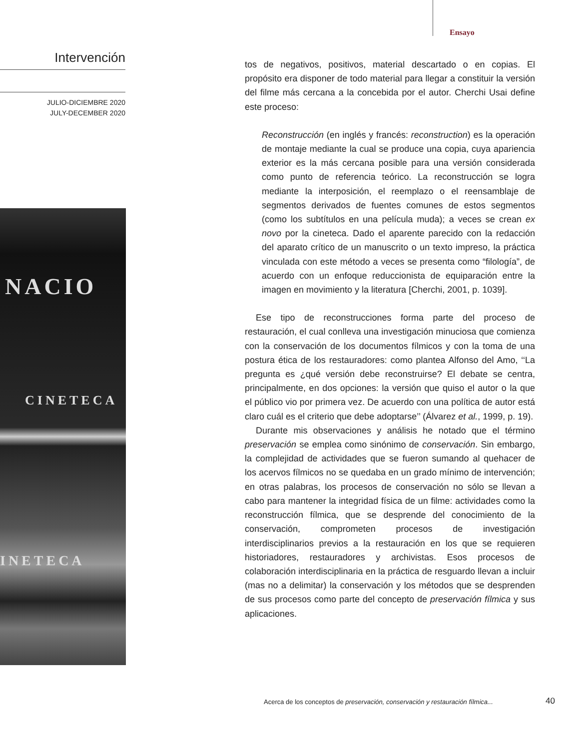Ensayo
Intervención
JULIO-DICIEMBRE 2020
JULY-DECEMBER 2020
NACIO
CINETECA
INETECA
tos de negativos, positivos, material descartado o en copias. El propósito era disponer de todo material para llegar a constituir la versión del filme más cercana a la concebida por el autor. Cherchi Usai define este proceso:
Reconstrucción (en inglés y francés: reconstruction) es la operación de montaje mediante la cual se produce una copia, cuya apariencia exterior es la más cercana posible para una versión considerada como punto de referencia teórico. La reconstrucción se logra mediante la interposición, el reemplazo o el reensamblaje de segmentos derivados de fuentes comunes de estos segmentos (como los subtítulos en una película muda); a veces se crean ex novo por la cineteca. Dado el aparente parecido con la redacción del aparato crítico de un manuscrito o un texto impreso, la práctica vinculada con este método a veces se presenta como “filología”, de acuerdo con un enfoque reduccionista de equiparación entre la imagen en movimiento y la literatura [Cherchi, 2001, p. 1039].
Ese tipo de reconstrucciones forma parte del proceso de restauración, el cual conlleva una investigación minuciosa que comienza con la conservación de los documentos fílmicos y con la toma de una postura ética de los restauradores: como plantea Alfonso del Amo, ‘‘La pregunta es ¿qué versión debe reconstruirse? El debate se centra, principalmente, en dos opciones: la versión que quiso el autor o la que el público vio por primera vez. De acuerdo con una política de autor está claro cuál es el criterio que debe adoptarse’’ (Álvarez et al., 1999, p. 19).
Durante mis observaciones y análisis he notado que el término preservación se emplea como sinónimo de conservación. Sin embargo, la complejidad de actividades que se fueron sumando al quehacer de los acervos fílmicos no se quedaba en un grado mínimo de intervención; en otras palabras, los procesos de conservación no sólo se llevan a cabo para mantener la integridad física de un filme: actividades como la reconstrucción fílmica, que se desprende del conocimiento de la conservación, comprometen procesos de investigación interdisciplinarios previos a la restauración en los que se requieren historiadores, restauradores y archivistas. Esos procesos de colaboración interdisciplinaria en la práctica de resguardo llevan a incluir (mas no a delimitar) la conservación y los métodos que se desprenden de sus procesos como parte del concepto de preservación fílmica y sus aplicaciones.
Acerca de los conceptos de preservación, conservación y restauración fílmica...
40